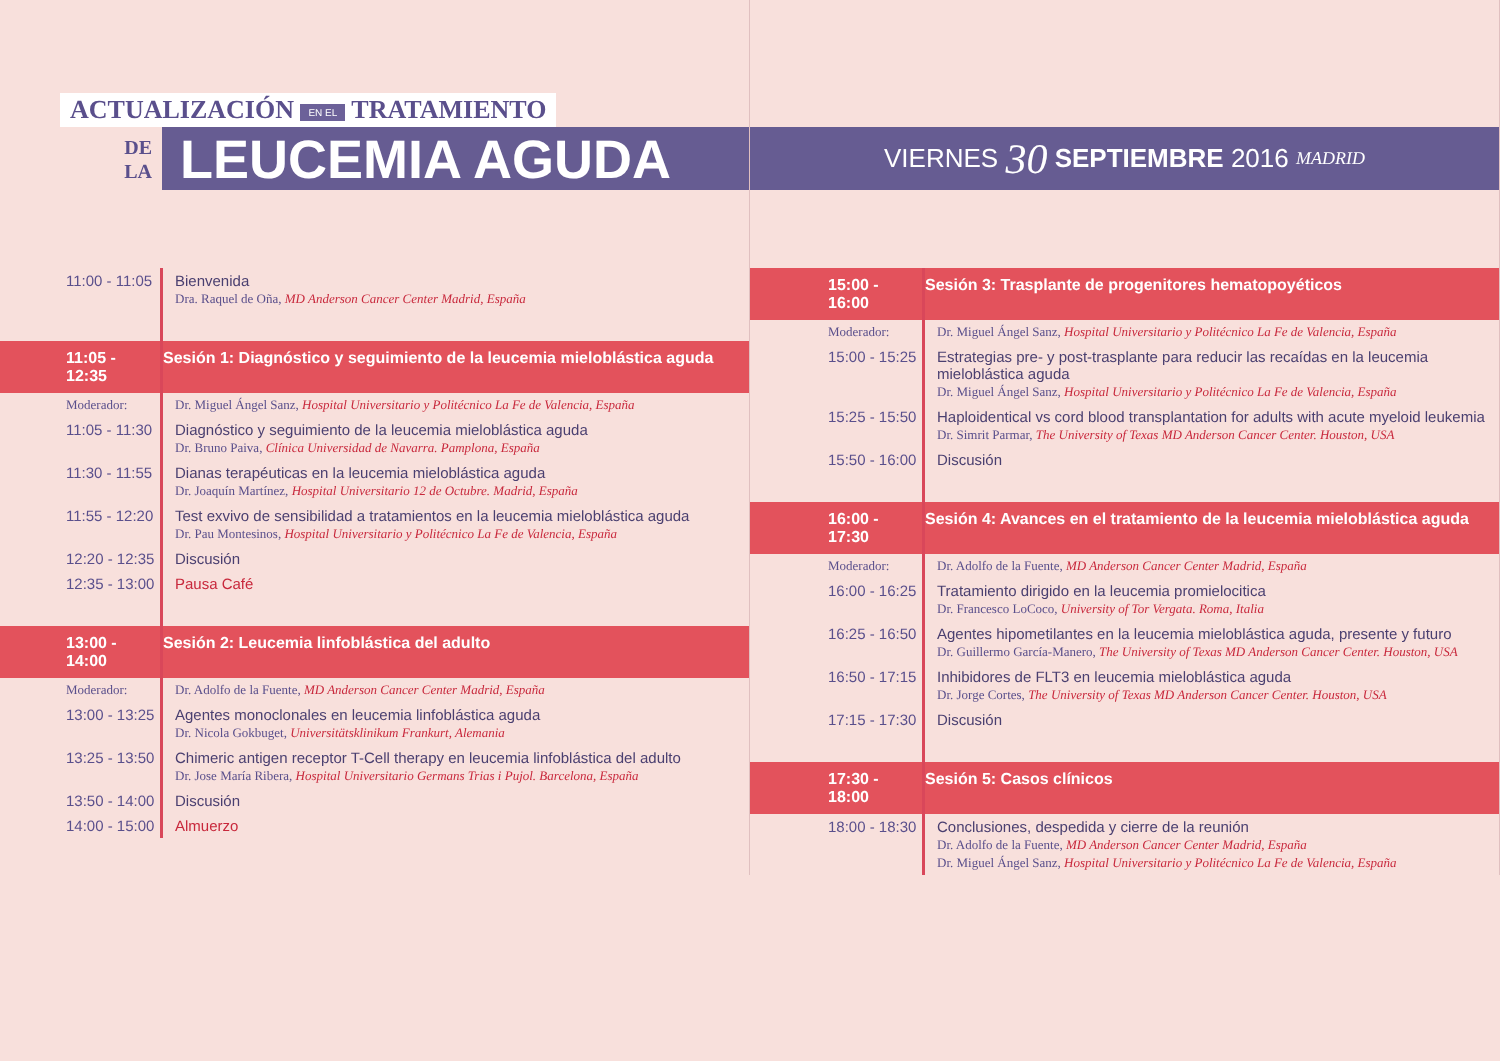ACTUALIZACIÓN EN EL TRATAMIENTO
DE
LA
LEUCEMIA AGUDA
| 11:00 - 11:05 | Bienvenida Dra. Raquel de Oña, MD Anderson Cancer Center Madrid, España |
| 11:05 - 12:35 | Sesión 1: Diagnóstico y seguimiento de la leucemia mieloblástica aguda |
| Moderador: | Dr. Miguel Ángel Sanz, Hospital Universitario y Politécnico La Fe de Valencia, España |
| 11:05 - 11:30 | Diagnóstico y seguimiento de la leucemia mieloblástica aguda Dr. Bruno Paiva, Clínica Universidad de Navarra. Pamplona, España |
| 11:30 - 11:55 | Dianas terapéuticas en la leucemia mieloblástica aguda Dr. Joaquín Martínez, Hospital Universitario 12 de Octubre. Madrid, España |
| 11:55 - 12:20 | Test exvivo de sensibilidad a tratamientos en la leucemia mieloblástica aguda Dr. Pau Montesinos, Hospital Universitario y Politécnico La Fe de Valencia, España |
| 12:20 - 12:35 | Discusión |
| 12:35 - 13:00 | Pausa Café |
| 13:00 - 14:00 | Sesión 2: Leucemia linfoblástica del adulto |
| Moderador: | Dr. Adolfo de la Fuente, MD Anderson Cancer Center Madrid, España |
| 13:00 - 13:25 | Agentes monoclonales en leucemia linfoblástica aguda Dr. Nicola Gokbuget, Universitätsklinikum Frankurt, Alemania |
| 13:25 - 13:50 | Chimeric antigen receptor T-Cell therapy en leucemia linfoblástica del adulto Dr. Jose María Ribera, Hospital Universitario Germans Trias i Pujol. Barcelona, España |
| 13:50 - 14:00 | Discusión |
| 14:00 - 15:00 | Almuerzo |
VIERNES 30 SEPTIEMBRE 2016 MADRID
| 15:00 - 16:00 | Sesión 3: Trasplante de progenitores hematopoyéticos |
| Moderador: | Dr. Miguel Ángel Sanz, Hospital Universitario y Politécnico La Fe de Valencia, España |
| 15:00 - 15:25 | Estrategias pre- y post-trasplante para reducir las recaídas en la leucemia mieloblástica aguda Dr. Miguel Ángel Sanz, Hospital Universitario y Politécnico La Fe de Valencia, España |
| 15:25 - 15:50 | Haploidentical vs cord blood transplantation for adults with acute myeloid leukemia Dr. Simrit Parmar, The University of Texas MD Anderson Cancer Center. Houston, USA |
| 15:50 - 16:00 | Discusión |
| 16:00 - 17:30 | Sesión 4: Avances en el tratamiento de la leucemia mieloblástica aguda |
| Moderador: | Dr. Adolfo de la Fuente, MD Anderson Cancer Center Madrid, España |
| 16:00 - 16:25 | Tratamiento dirigido en la leucemia promielocitica Dr. Francesco LoCoco, University of Tor Vergata. Roma, Italia |
| 16:25 - 16:50 | Agentes hipometilantes en la leucemia mieloblástica aguda, presente y futuro Dr. Guillermo García-Manero, The University of Texas MD Anderson Cancer Center. Houston, USA |
| 16:50 - 17:15 | Inhibidores de FLT3 en leucemia mieloblástica aguda Dr. Jorge Cortes, The University of Texas MD Anderson Cancer Center. Houston, USA |
| 17:15 - 17:30 | Discusión |
| 17:30 - 18:00 | Sesión 5: Casos clínicos |
| 18:00 - 18:30 | Conclusiones, despedida y cierre de la reunión Dr. Adolfo de la Fuente, MD Anderson Cancer Center Madrid, España Dr. Miguel Ángel Sanz, Hospital Universitario y Politécnico La Fe de Valencia, España |